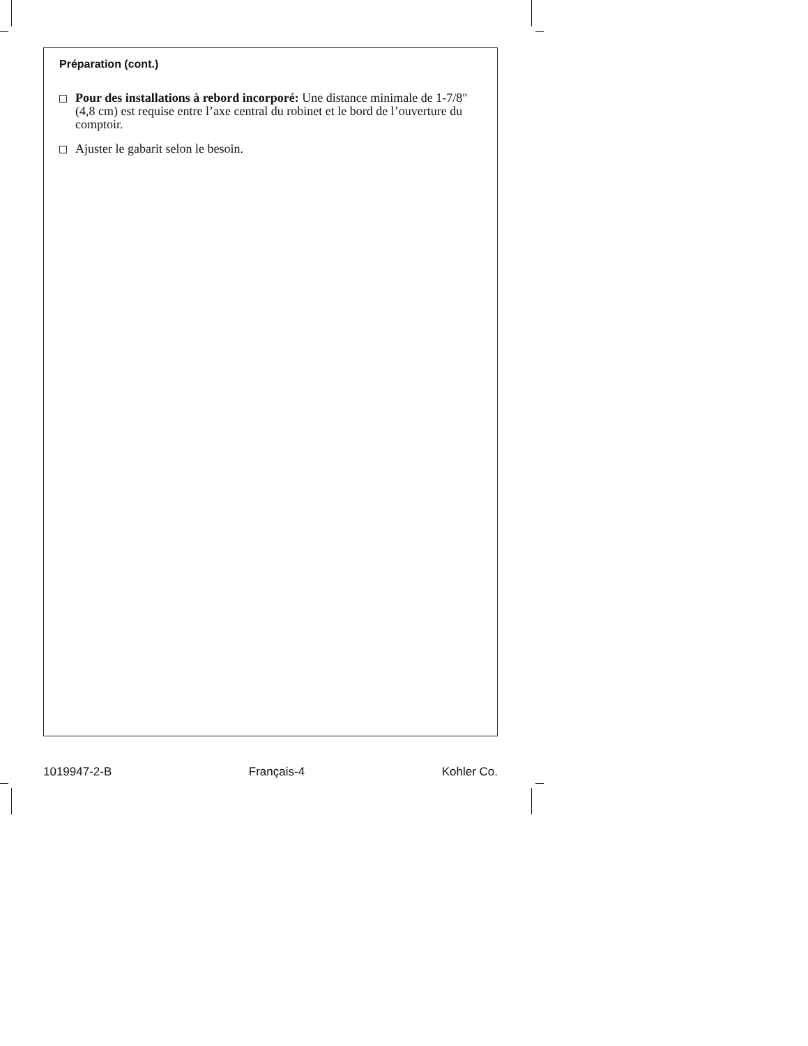Préparation (cont.)
Pour des installations à rebord incorporé: Une distance minimale de 1-7/8″ (4,8 cm) est requise entre l’axe central du robinet et le bord de l’ouverture du comptoir.
Ajuster le gabarit selon le besoin.
1019947-2-B Français-4 Kohler Co.